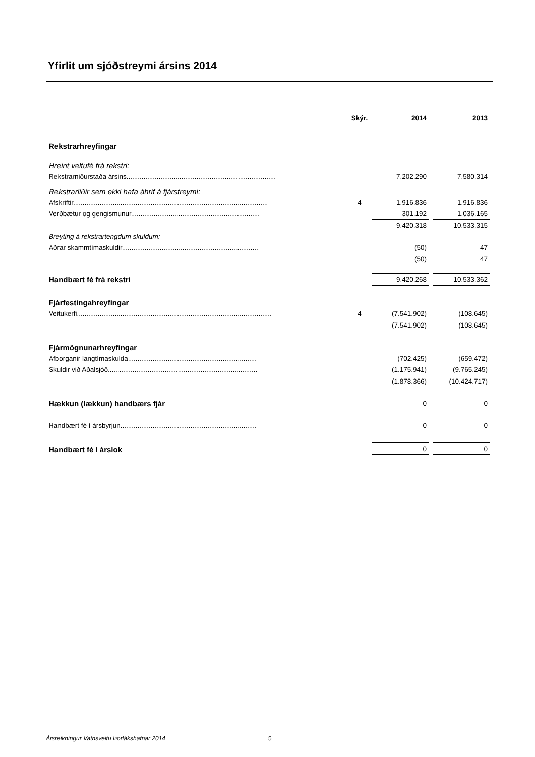Yfirlit um sjóðstreymi ársins 2014
| | Skýr. | 2014 | | 2013 |
| --- | --- | --- | --- | --- |
| Rekstrarhreyfingar | | | | |
| Hreint veltufé frá rekstri: | | | | |
| Rekstrarniðurstaða ársins............................................................................... | | 7.202.290 | | 7.580.314 |
| Rekstrarliðir sem ekki hafa áhrif á fjárstreymi: | | | | |
| Afskriftir....................................................................................................... | 4 | 1.916.836 | | 1.916.836 |
| Verðbætur og gengismunur.................................................................... | | 301.192 | | 1.036.165 |
| | | 9.420.318 | | 10.533.315 |
| Breyting á rekstrartengdum skuldum: | | | | |
| Aðrar skammtímaskuldir........................................................................ | | (50) | | 47 |
| | | (50) | | 47 |
| Handbært fé frá rekstri | | 9.420.268 | | 10.533.362 |
| Fjárfestingahreyfingar | | | | |
| Veitukerfi....................................................................................................... | 4 | (7.541.902) | | (108.645) |
| | | (7.541.902) | | (108.645) |
| Fjármögnunarhreyfingar | | | | |
| Afborganir langtímaskulda.................................................................... | | (702.425) | | (659.472) |
| Skuldir við Aðalsjóð............................................................................... | | (1.175.941) | | (9.765.245) |
| | | (1.878.366) | | (10.424.717) |
| Hækkun (lækkun) handbærs fjár | | 0 | | 0 |
| Handbært fé í ársbyrjun........................................................................ | | 0 | | 0 |
| Handbært fé í árslok | | 0 | | 0 |
Ársreikningur Vatnsveitu Þorlákshafnar 2014
5